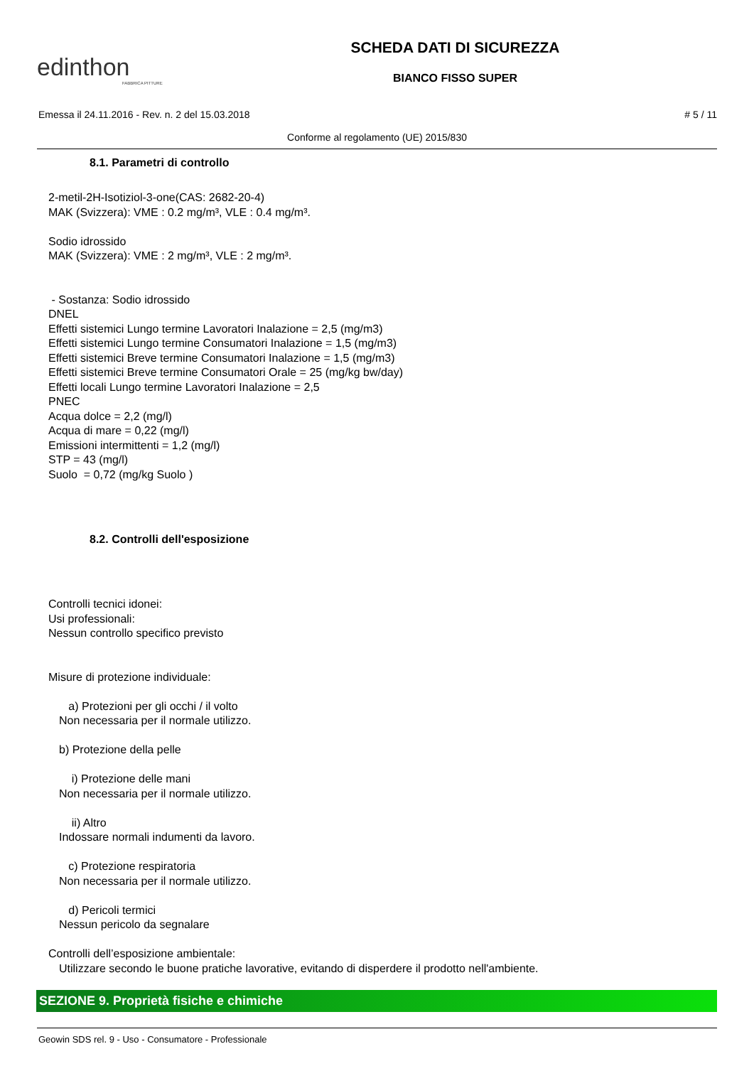edinthon
FABBRICA PITTURE
SCHEDA DATI DI SICUREZZA
BIANCO FISSO SUPER
Emessa il 24.11.2016 - Rev. n. 2 del 15.03.2018 # 5 / 11
Conforme al regolamento (UE) 2015/830
8.1. Parametri di controllo
2-metil-2H-Isotiziol-3-one(CAS: 2682-20-4)
MAK (Svizzera): VME : 0.2 mg/m³, VLE : 0.4 mg/m³.
Sodio idrossido
MAK (Svizzera): VME : 2 mg/m³, VLE : 2 mg/m³.
- Sostanza: Sodio idrossido
DNEL
Effetti sistemici Lungo termine Lavoratori Inalazione = 2,5 (mg/m3)
Effetti sistemici Lungo termine Consumatori Inalazione = 1,5 (mg/m3)
Effetti sistemici Breve termine Consumatori Inalazione = 1,5 (mg/m3)
Effetti sistemici Breve termine Consumatori Orale = 25 (mg/kg bw/day)
Effetti locali Lungo termine Lavoratori Inalazione = 2,5
PNEC
Acqua dolce = 2,2 (mg/l)
Acqua di mare = 0,22 (mg/l)
Emissioni intermittenti = 1,2 (mg/l)
STP = 43 (mg/l)
Suolo = 0,72 (mg/kg Suolo )
8.2. Controlli dell'esposizione
Controlli tecnici idonei:
Usi professionali:
Nessun controllo specifico previsto
Misure di protezione individuale:
a) Protezioni per gli occhi / il volto
Non necessaria per il normale utilizzo.
b) Protezione della pelle
i) Protezione delle mani
Non necessaria per il normale utilizzo.
ii) Altro
Indossare normali indumenti da lavoro.
c) Protezione respiratoria
Non necessaria per il normale utilizzo.
d) Pericoli termici
Nessun pericolo da segnalare
Controlli dell’esposizione ambientale:
Utilizzare secondo le buone pratiche lavorative, evitando di disperdere il prodotto nell'ambiente.
SEZIONE 9. Proprietà fisiche e chimiche
Geowin SDS rel. 9 - Uso - Consumatore - Professionale